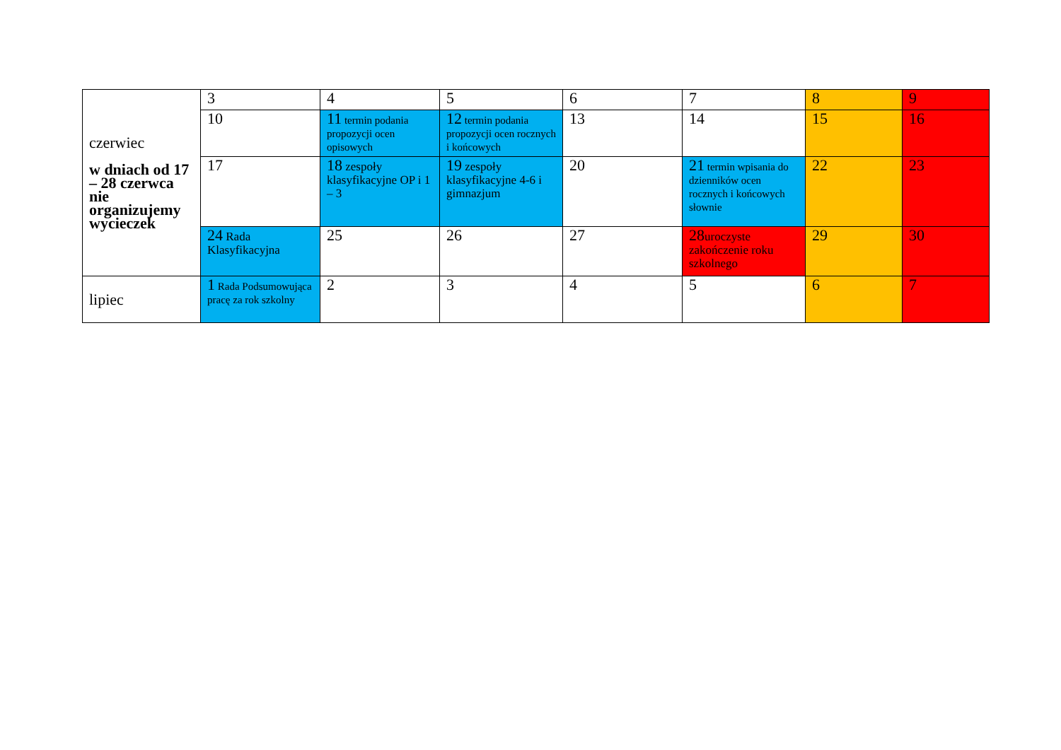| czerwiec w dniach od 17 – 28 czerwca nie organizujemy wycieczek | 3 | 4 | 5 | 6 | 7 | 8 | 9 |
| | 10 | 11 termin podania propozycji ocen opisowych | 12 termin podania propozycji ocen rocznych i końcowych | 13 | 14 | 15 | 16 |
| | 17 | 18 zespoły klasyfikacyjne OP i 1 – 3 | 19 zespoły klasyfikacyjne 4-6 i gimnazjum | 20 | 21 termin wpisania do dzienników ocen rocznych i końcowych słownie | 22 | 23 |
| | 24 Rada Klasyfikacyjna | 25 | 26 | 27 | 28 uroczyste zakończenie roku szkolnego | 29 | 30 |
| lipiec | 1 Rada Podsumowująca pracę za rok szkolny | 2 | 3 | 4 | 5 | 6 | 7 |